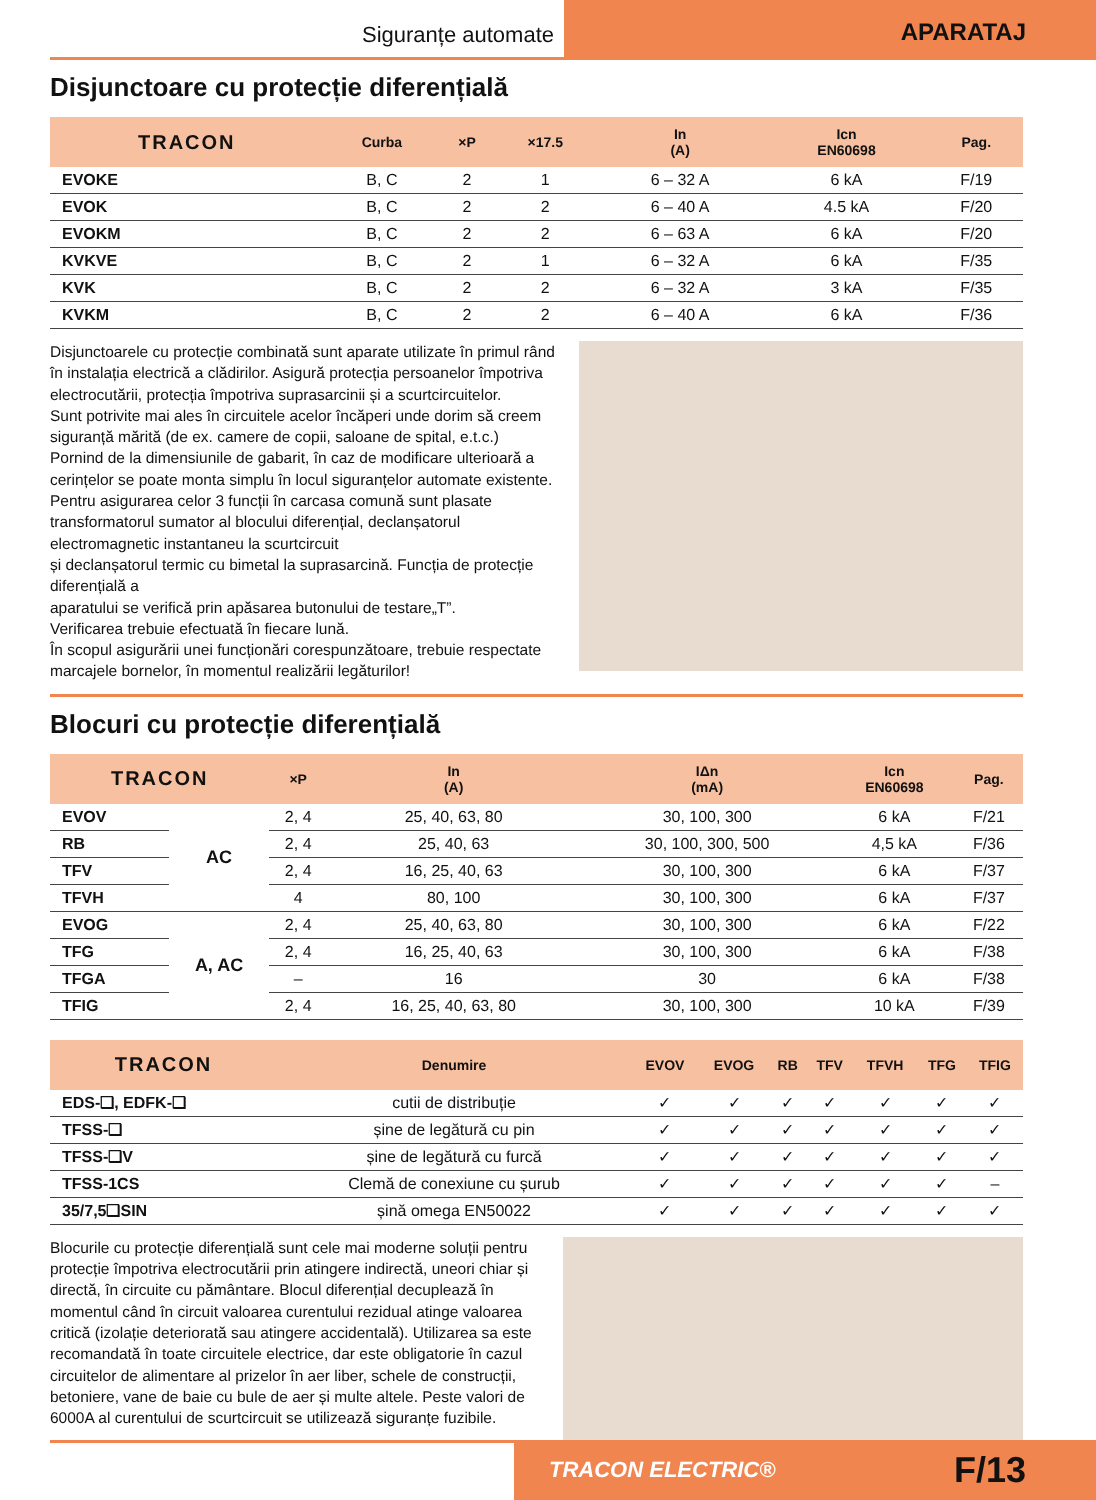Siguranțe automate
APARATAJ
Disjunctoare cu protecție diferențială
| TRACON | Curba | ×P | ×17.5 | In (A) | Icn EN60698 | Pag. |
| --- | --- | --- | --- | --- | --- | --- |
| EVOKE | B, C | 2 | 1 | 6 – 32 A | 6 kA | F/19 |
| EVOK | B, C | 2 | 2 | 6 – 40 A | 4.5 kA | F/20 |
| EVOKM | B, C | 2 | 2 | 6 – 63 A | 6 kA | F/20 |
| KVKVE | B, C | 2 | 1 | 6 – 32 A | 6 kA | F/35 |
| KVK | B, C | 2 | 2 | 6 – 32 A | 3 kA | F/35 |
| KVKM | B, C | 2 | 2 | 6 – 40 A | 6 kA | F/36 |
Disjunctoarele cu protecție combinată sunt aparate utilizate în primul rând în instalația electrică a clădirilor. Asigură protecția persoanelor împotriva electrocutării, protecția împotriva suprasarcinii și a scurtcircuitelor.
Sunt potrivite mai ales în circuitele acelor încăperi unde dorim să creem siguranță mărită (de ex. camere de copii, saloane de spital, e.t.c.)
Pornind de la dimensiunile de gabarit, în caz de modificare ulterioară a cerințelor se poate monta simplu în locul siguranțelor automate existente.
Pentru asigurarea celor 3 funcții în carcasa comună sunt plasate transformatorul sumator al blocului diferențial, declanșatorul electromagnetic instantaneu la scurtcircuit
și declanșatorul termic cu bimetal la suprasarcină. Funcția de protecție diferențială a
aparatului se verifică prin apăsarea butonului de testare„T”.
Verificarea trebuie efectuată în fiecare lună.
În scopul asigurării unei funcționări corespunzătoare, trebuie respectate marcajele bornelor, în momentul realizării legăturilor!
Blocuri cu protecție diferențială
| TRACON | | ×P | In (A) | IΔn (mA) | Icn EN60698 | Pag. |
| --- | --- | --- | --- | --- | --- | --- |
| EVOV | AC | 2, 4 | 25, 40, 63, 80 | 30, 100, 300 | 6 kA | F/21 |
| RB | | 2, 4 | 25, 40, 63 | 30, 100, 300, 500 | 4,5 kA | F/36 |
| TFV | | 2, 4 | 16, 25, 40, 63 | 30, 100, 300 | 6 kA | F/37 |
| TFVH | | 4 | 80, 100 | 30, 100, 300 | 6 kA | F/37 |
| EVOG | A, AC | 2, 4 | 25, 40, 63, 80 | 30, 100, 300 | 6 kA | F/22 |
| TFG | | 2, 4 | 16, 25, 40, 63 | 30, 100, 300 | 6 kA | F/38 |
| TFGA | | – | 16 | 30 | 6 kA | F/38 |
| TFIG | | 2, 4 | 16, 25, 40, 63, 80 | 30, 100, 300 | 10 kA | F/39 |
| TRACON | Denumire | EVOV | EVOG | RB | TFV | TFVH | TFG | TFIG |
| --- | --- | --- | --- | --- | --- | --- | --- | --- |
| EDS-❑, EDFK-❑ | cutii de distribuție | ✓ | ✓ | ✓ | ✓ | ✓ | ✓ | ✓ |
| TFSS-❑ | șine de legătură cu pin | ✓ | ✓ | ✓ | ✓ | ✓ | ✓ | ✓ |
| TFSS-❑V | șine de legătură cu furcă | ✓ | ✓ | ✓ | ✓ | ✓ | ✓ | ✓ |
| TFSS-1CS | Clemă de conexiune cu șurub | ✓ | ✓ | ✓ | ✓ | ✓ | ✓ | – |
| 35/7,5❑SIN | șină omega EN50022 | ✓ | ✓ | ✓ | ✓ | ✓ | ✓ | ✓ |
Blocurile cu protecție diferențială sunt cele mai moderne soluții pentru protecție împotriva electrocutării prin atingere indirectă, uneori chiar și directă, în circuite cu pământare. Blocul diferențial decuplează în momentul când în circuit valoarea curentului rezidual atinge valoarea critică (izolație deteriorată sau atingere accidentală). Utilizarea sa este recomandată în toate circuitele electrice, dar este obligatorie în cazul circuitelor de alimentare al prizelor în aer liber, schele de construcții, betoniere, vane de baie cu bule de aer și multe altele. Peste valori de 6000A al curentului de scurtcircuit se utilizează siguranțe fuzibile.
TRACON ELECTRIC® F/13